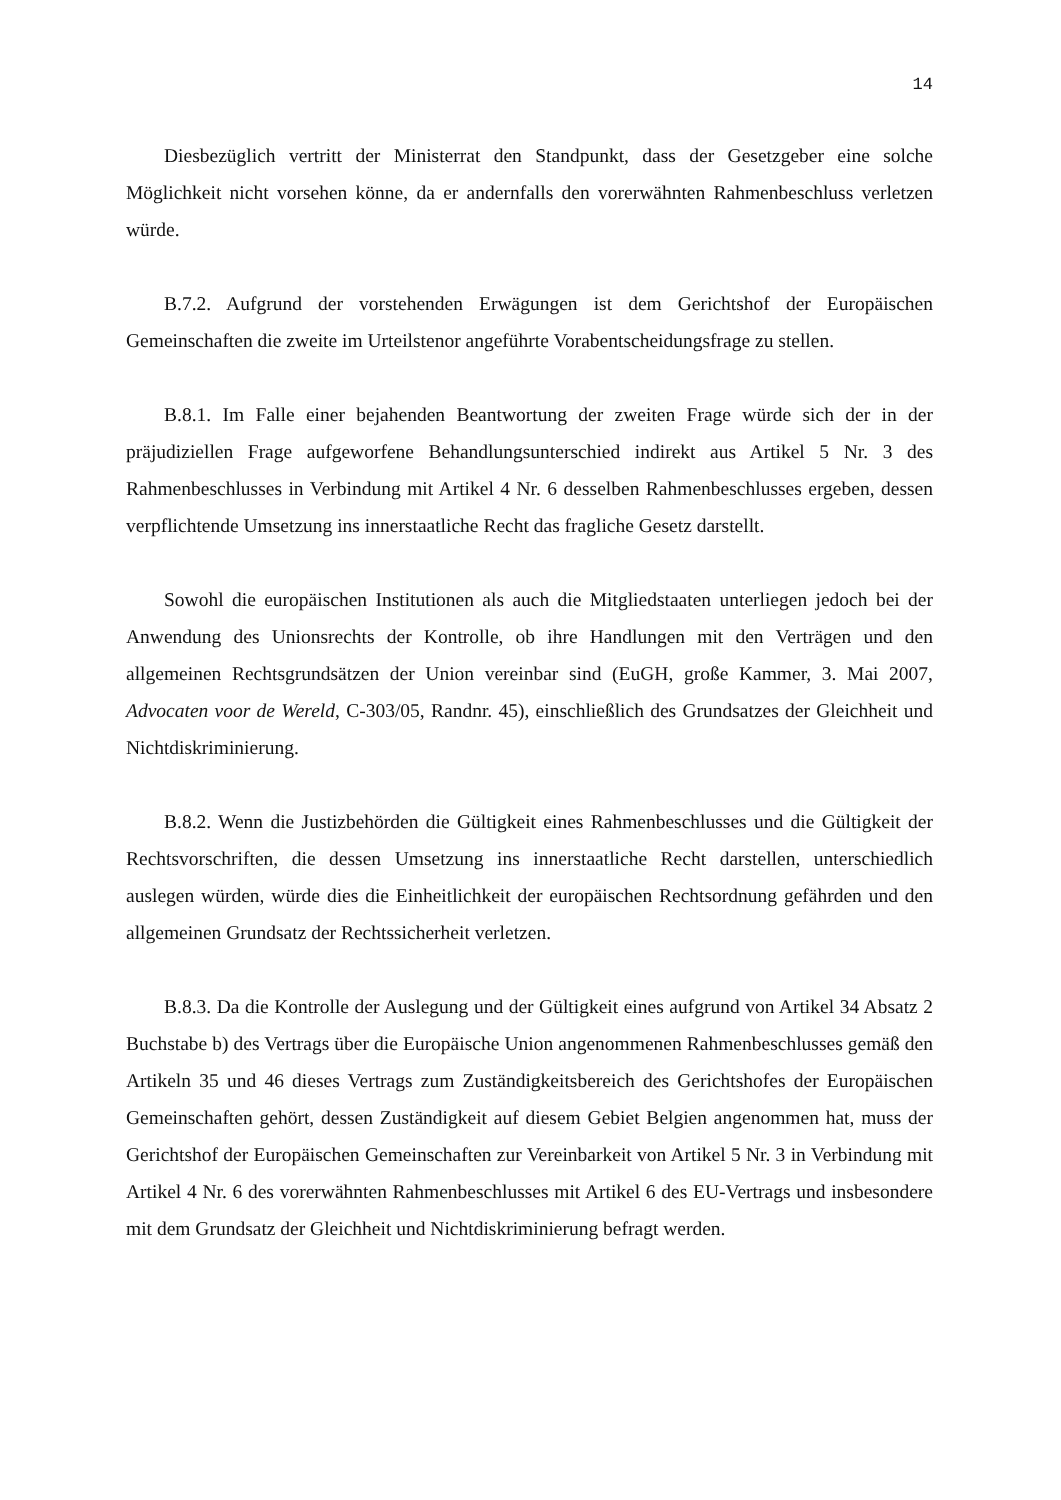14
Diesbezüglich vertritt der Ministerrat den Standpunkt, dass der Gesetzgeber eine solche Möglichkeit nicht vorsehen könne, da er andernfalls den vorerwähnten Rahmenbeschluss verletzen würde.
B.7.2. Aufgrund der vorstehenden Erwägungen ist dem Gerichtshof der Europäischen Gemeinschaften die zweite im Urteilstenor angeführte Vorabentscheidungsfrage zu stellen.
B.8.1. Im Falle einer bejahenden Beantwortung der zweiten Frage würde sich der in der präjudiziellen Frage aufgeworfene Behandlungsunterschied indirekt aus Artikel 5 Nr. 3 des Rahmenbeschlusses in Verbindung mit Artikel 4 Nr. 6 desselben Rahmenbeschlusses ergeben, dessen verpflichtende Umsetzung ins innerstaatliche Recht das fragliche Gesetz darstellt.
Sowohl die europäischen Institutionen als auch die Mitgliedstaaten unterliegen jedoch bei der Anwendung des Unionsrechts der Kontrolle, ob ihre Handlungen mit den Verträgen und den allgemeinen Rechtsgrundsätzen der Union vereinbar sind (EuGH, große Kammer, 3. Mai 2007, Advocaten voor de Wereld, C-303/05, Randnr. 45), einschließlich des Grundsatzes der Gleichheit und Nichtdiskriminierung.
B.8.2. Wenn die Justizbehörden die Gültigkeit eines Rahmenbeschlusses und die Gültigkeit der Rechtsvorschriften, die dessen Umsetzung ins innerstaatliche Recht darstellen, unterschiedlich auslegen würden, würde dies die Einheitlichkeit der europäischen Rechtsordnung gefährden und den allgemeinen Grundsatz der Rechtssicherheit verletzen.
B.8.3. Da die Kontrolle der Auslegung und der Gültigkeit eines aufgrund von Artikel 34 Absatz 2 Buchstabe b) des Vertrags über die Europäische Union angenommenen Rahmenbeschlusses gemäß den Artikeln 35 und 46 dieses Vertrags zum Zuständigkeitsbereich des Gerichtshofes der Europäischen Gemeinschaften gehört, dessen Zuständigkeit auf diesem Gebiet Belgien angenommen hat, muss der Gerichtshof der Europäischen Gemeinschaften zur Vereinbarkeit von Artikel 5 Nr. 3 in Verbindung mit Artikel 4 Nr. 6 des vorerwähnten Rahmenbeschlusses mit Artikel 6 des EU-Vertrags und insbesondere mit dem Grundsatz der Gleichheit und Nichtdiskriminierung befragt werden.